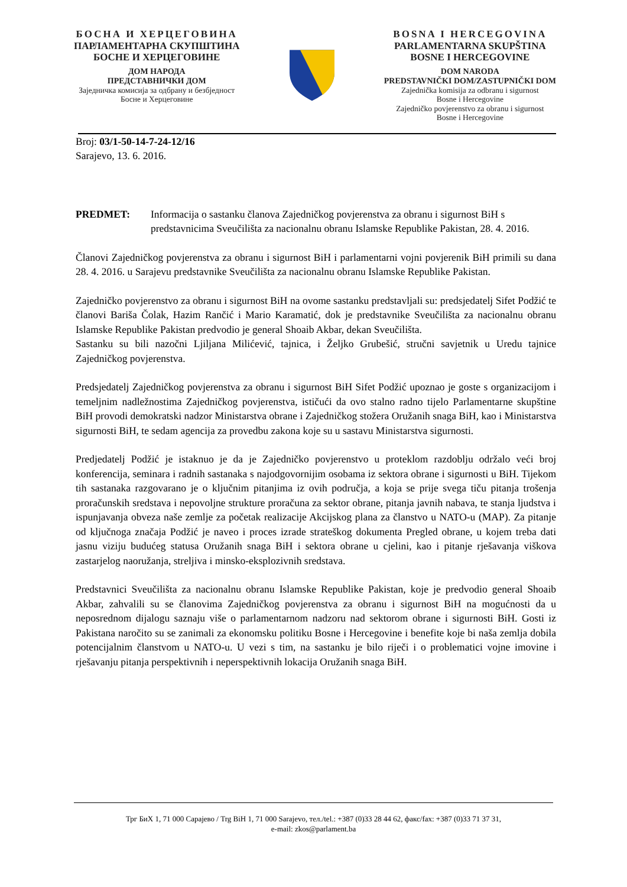БОСНА И ХЕРЦЕГОВИНА
ПАРЛАМЕНТАРНА СКУПШТИНА
БОСНЕ И ХЕРЦЕГОВИНЕ
ДОМ НАРОДА
ПРЕДСТАВНИЧКИ ДОМ
Заједничка комисија за одбрану и безбједност
Босне и Херцеговине
BOSNA I HERCEGOVINA
PARLAMENTARNA SKUPŠTINA
BOSNE I HERCEGOVINE
DOM NARODA
PREDSTAVNIČKI DOM/ZASTUPNIČKI DOM
Zajednička komisija za odbranu i sigurnost
Bosne i Hercegovine
Zajedničko povjerenstvo za obranu i sigurnost
Bosne i Hercegovine
Broj: 03/1-50-14-7-24-12/16
Sarajevo, 13. 6. 2016.
PREDMET: Informacija o sastanku članova Zajedničkog povjerenstva za obranu i sigurnost BiH s predstavnicima Sveučilišta za nacionalnu obranu Islamske Republike Pakistan, 28. 4. 2016.
Članovi Zajedničkog povjerenstva za obranu i sigurnost BiH i parlamentarni vojni povjerenik BiH primili su dana 28. 4. 2016. u Sarajevu predstavnike Sveučilišta za nacionalnu obranu Islamske Republike Pakistan.
Zajedničko povjerenstvo za obranu i sigurnost BiH na ovome sastanku predstavljali su: predsjedatelj Sifet Podžić te članovi Bariša Čolak, Hazim Rančić i Mario Karamatić, dok je predstavnike Sveučilišta za nacionalnu obranu Islamske Republike Pakistan predvodio je general Shoaib Akbar, dekan Sveučilišta.
Sastanku su bili nazočni Ljiljana Milićević, tajnica, i Željko Grubešić, stručni savjetnik u Uredu tajnice Zajedničkog povjerenstva.
Predsjedatelj Zajedničkog povjerenstva za obranu i sigurnost BiH Sifet Podžić upoznao je goste s organizacijom i temeljnim nadležnostima Zajedničkog povjerenstva, ističući da ovo stalno radno tijelo Parlamentarne skupštine BiH provodi demokratski nadzor Ministarstva obrane i Zajedničkog stožera Oružanih snaga BiH, kao i Ministarstva sigurnosti BiH, te sedam agencija za provedbu zakona koje su u sastavu Ministarstva sigurnosti.
Predjedatelj Podžić je istaknuo je da je Zajedničko povjerenstvo u proteklom razdoblju održalo veći broj konferencija, seminara i radnih sastanaka s najodgovornijim osobama iz sektora obrane i sigurnosti u BiH. Tijekom tih sastanaka razgovarano je o ključnim pitanjima iz ovih područja, a koja se prije svega tiču pitanja trošenja proračunskih sredstava i nepovoljne strukture proračuna za sektor obrane, pitanja javnih nabava, te stanja ljudstva i ispunjavanja obveza naše zemlje za početak realizacije Akcijskog plana za članstvo u NATO-u (MAP). Za pitanje od ključnoga značaja Podžić je naveo i proces izrade strateškog dokumenta Pregled obrane, u kojem treba dati jasnu viziju budućeg statusa Oružanih snaga BiH i sektora obrane u cjelini, kao i pitanje rješavanja viškova zastarjelog naoružanja, streljiva i minsko-eksplozivnih sredstava.
Predstavnici Sveučilišta za nacionalnu obranu Islamske Republike Pakistan, koje je predvodio general Shoaib Akbar, zahvalili su se članovima Zajedničkog povjerenstva za obranu i sigurnost BiH na mogućnosti da u neposrednom dijalogu saznaju više o parlamentarnom nadzoru nad sektorom obrane i sigurnosti BiH. Gosti iz Pakistana naročito su se zanimali za ekonomsku politiku Bosne i Hercegovine i benefite koje bi naša zemlja dobila potencijalnim članstvom u NATO-u. U vezi s tim, na sastanku je bilo riječi i o problematici vojne imovine i rješavanju pitanja perspektivnih i neperspektivnih lokacija Oružanih snaga BiH.
Трг БиХ 1, 71 000 Сарајево / Trg BiH 1, 71 000 Sarajevo, тел./tel.: +387 (0)33 28 44 62, факс/fax: +387 (0)33 71 37 31,
e-mail: zkos@parlament.ba